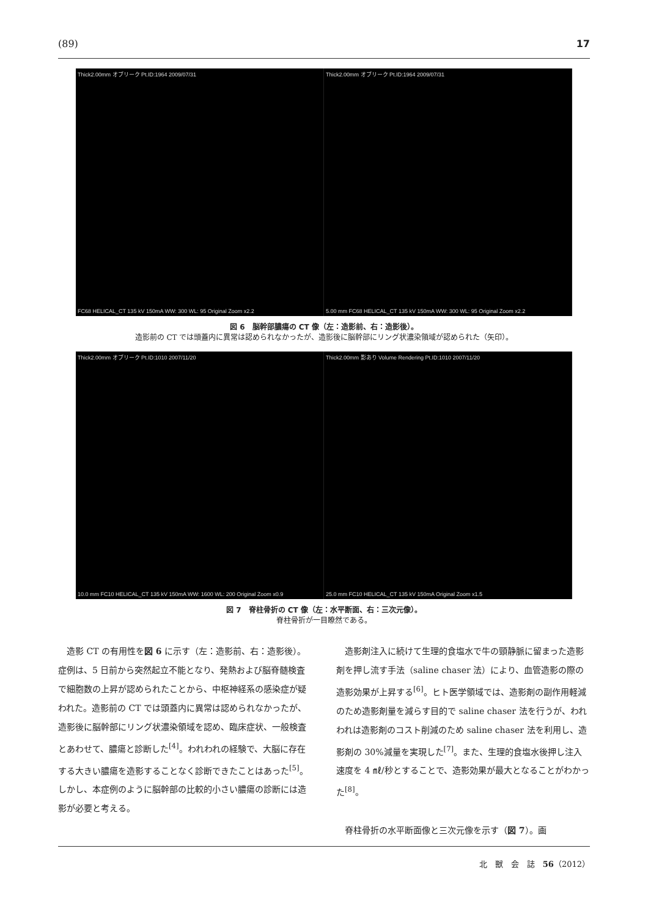(89) 17
Thick2.00mm オブリーク Pt.ID:1964 2009/07/31
FC68 HELICAL_CT 135 kV 150mA WW: 300 WL: 95 Original Zoom x2.2
Thick2.00mm オブリーク Pt.ID:1964 2009/07/31
5.00 mm FC68 HELICAL_CT 135 kV 150mA WW: 300 WL: 95 Original Zoom x2.2
図 6　脳幹部膿瘍の CT 像（左：造影前、右：造影後）。
造影前の CT では頭蓋内に異常は認められなかったが、造影後に脳幹部にリング状濃染領域が認められた（矢印）。
Thick2.00mm オブリーク Pt.ID:1010 2007/11/20
10.0 mm FC10 HELICAL_CT 135 kV 150mA WW: 1600 WL: 200 Original Zoom x0.9
Thick2.00mm 影あり Volume Rendering Pt.ID:1010 2007/11/20
25.0 mm FC10 HELICAL_CT 135 kV 150mA Original Zoom x1.5
図 7　脊柱骨折の CT 像（左：水平断面、右：三次元像）。
脊柱骨折が一目瞭然である。
造影 CT の有用性を図 6 に示す（左：造影前、右：造影後）。症例は、5 日前から突然起立不能となり、発熱および脳脊髄検査で細胞数の上昇が認められたことから、中枢神経系の感染症が疑われた。造影前の CT では頭蓋内に異常は認められなかったが、造影後に脳幹部にリング状濃染領域を認め、臨床症状、一般検査とあわせて、膿瘍と診断した<sup>[4]</sup>。われわれの経験で、大脳に存在する大きい膿瘍を造影することなく診断できたことはあった<sup>[5]</sup>。しかし、本症例のように脳幹部の比較的小さい膿瘍の診断には造影が必要と考える。
造影剤注入に続けて生理的食塩水で牛の頸静脈に留まった造影剤を押し流す手法（saline chaser 法）により、血管造影の際の造影効果が上昇する<sup>[6]</sup>。ヒト医学領域では、造影剤の副作用軽減のため造影剤量を減らす目的で saline chaser 法を行うが、われわれは造影剤のコスト削減のため saline chaser 法を利用し、造影剤の 30%減量を実現した<sup>[7]</sup>。また、生理的食塩水後押し注入速度を 4 ㎖/秒とすることで、造影効果が最大となることがわかった<sup>[8]</sup>。
脊柱骨折の水平断面像と三次元像を示す（図 7）。画
北　獣　会　誌　56（2012）